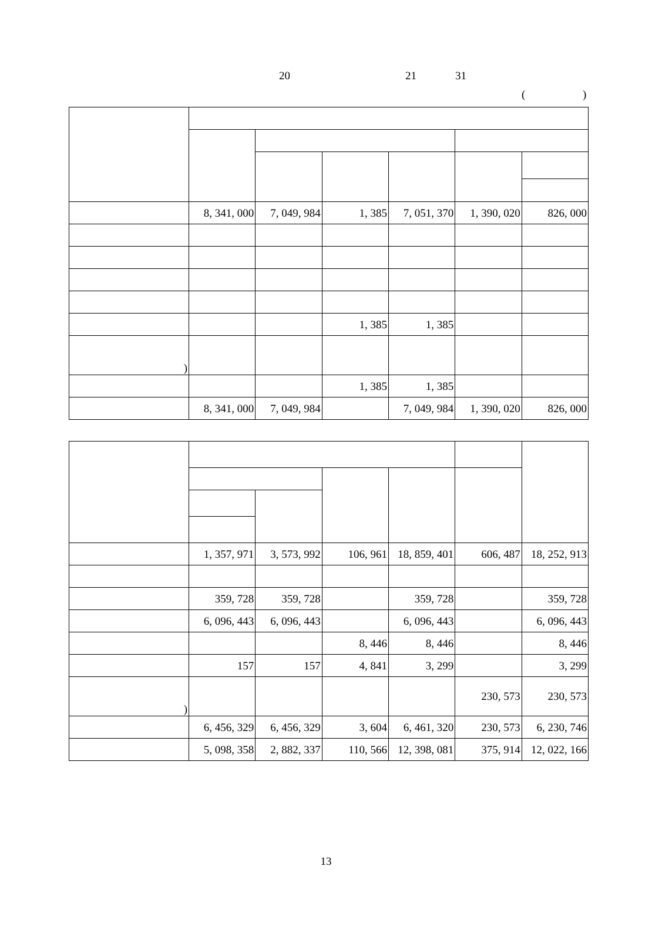20 21 31
( )
| | 8, 341, 000 | 7, 049, 984 | 1, 385 | 7, 051, 370 | 1, 390, 020 | 826, 000 |
| | | | 1, 385 | 1, 385 | | |
| ) | | | | | | |
| | | | 1, 385 | 1, 385 | | |
| | 8, 341, 000 | 7, 049, 984 | | 7, 049, 984 | 1, 390, 020 | 826, 000 |
| | 1, 357, 971 | 3, 573, 992 | 106, 961 | 18, 859, 401 | 606, 487 | 18, 252, 913 |
| | 359, 728 | 359, 728 | | 359, 728 | | 359, 728 |
| | 6, 096, 443 | 6, 096, 443 | | 6, 096, 443 | | 6, 096, 443 |
| | | | 8, 446 | 8, 446 | | 8, 446 |
| | 157 | 157 | 4, 841 | 3, 299 | | 3, 299 |
| ) | | | | | 230, 573 | 230, 573 |
| | 6, 456, 329 | 6, 456, 329 | 3, 604 | 6, 461, 320 | 230, 573 | 6, 230, 746 |
| | 5, 098, 358 | 2, 882, 337 | 110, 566 | 12, 398, 081 | 375, 914 | 12, 022, 166 |
13